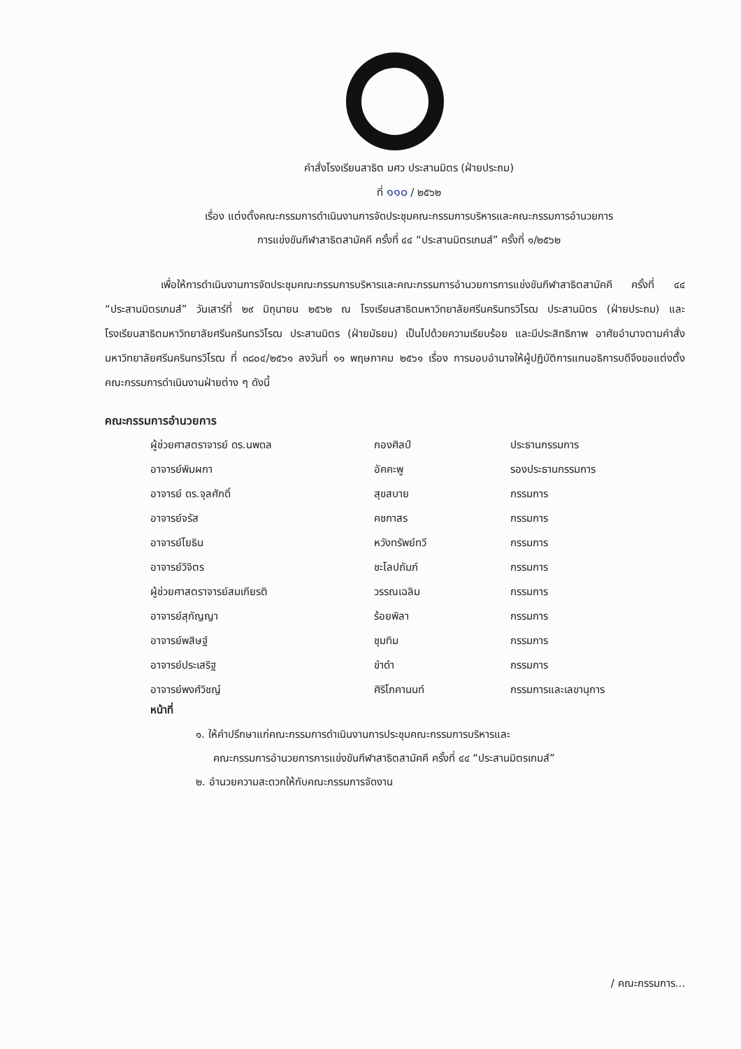คำสั่งโรงเรียนสาธิต มศว ประสานมิตร (ฝ่ายประถม)
ที่ ๑๑๐ / ๒๕๖๒
เรื่อง แต่งตั้งคณะกรรมการดำเนินงานการจัดประชุมคณะกรรมการบริหารและคณะกรรมการอำนวยการ
การแข่งขันกีฬาสาธิตสามัคคี ครั้งที่ ๔๔ “ประสานมิตรเกมส์” ครั้งที่ ๑/๒๕๖๒
เพื่อให้การดำเนินงานการจัดประชุมคณะกรรมการบริหารและคณะกรรมการอำนวยการการแข่งขันกีฬาสาธิตสามัคคี ครั้งที่ ๔๔ “ประสานมิตรเกมส์” วันเสาร์ที่ ๒๙ มิถุนายน ๒๕๖๒ ณ โรงเรียนสาธิตมหาวิทยาลัยศรีนครินทรวิโรฒ ประสานมิตร (ฝ่ายประถม) และ โรงเรียนสาธิตมหาวิทยาลัยศรีนครินทรวิโรฒ ประสานมิตร (ฝ่ายมัธยม) เป็นไปด้วยความเรียบร้อย และมีประสิทธิภาพ อาศัยอำนาจตามคำสั่งมหาวิทยาลัยศรีนครินทรวิโรฒ ที่ ๓๘๐๔/๒๕๖๑ ลงวันที่ ๑๑ พฤษภาคม ๒๕๖๑ เรื่อง การมอบอำนาจให้ผู้ปฏิบัติการแทนอธิการบดีจึงขอแต่งตั้งคณะกรรมการดำเนินงานฝ่ายต่าง ๆ ดังนี้
คณะกรรมการอำนวยการ
| ผู้ช่วยศาสตราจารย์ ดร.นพดล | กองศิลป์ | ประธานกรรมการ |
| อาจารย์พิมผกา | อัคคะพู | รองประธานกรรมการ |
| อาจารย์ ดร.จุลศักดิ์ | สุขสบาย | กรรมการ |
| อาจารย์จรัส | คชกาสร | กรรมการ |
| อาจารย์โยธิน | หวังทรัพย์ทวี | กรรมการ |
| อาจารย์วิจิตร | ชะโลปถัมภ์ | กรรมการ |
| ผู้ช่วยศาสตราจารย์สมเกียรติ | วรรณเฉลิม | กรรมการ |
| อาจารย์สุกัญญา | ร้อยพิลา | กรรมการ |
| อาจารย์พสิษฐ์ | ชุมทิม | กรรมการ |
| อาจารย์ประเสริฐ | ขำดำ | กรรมการ |
| อาจารย์พงศ์วิชญ์ | ศิริโภคานนท์ | กรรมการและเลขานุการ |
หน้าที่
๑. ให้คำปรึกษาแก่คณะกรรมการดำเนินงานการประชุมคณะกรรมการบริหารและ
คณะกรรมการอำนวยการการแข่งขันกีฬาสาธิตสามัคคี ครั้งที่ ๔๔ “ประสานมิตรเกมส์”
๒. อำนวยความสะดวกให้กับคณะกรรมการจัดงาน
/ คณะกรรมการ...